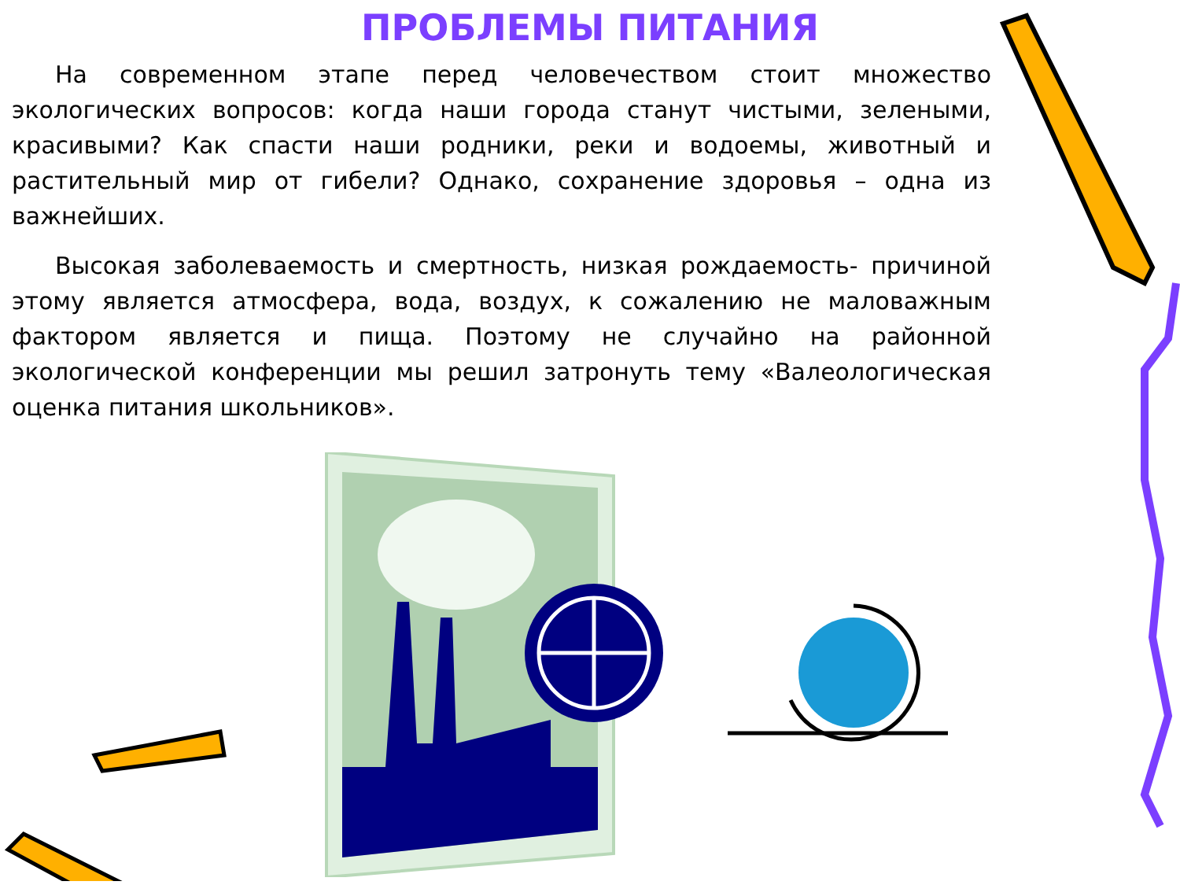ПРОБЛЕМЫ ПИТАНИЯ
На современном этапе перед человечеством стоит множество экологических вопросов: когда наши города станут чистыми, зелеными, красивыми? Как спасти наши родники, реки и водоемы, животный и растительный мир от гибели? Однако, сохранение здоровья – одна из важнейших.
Высокая заболеваемость и смертность, низкая рождаемость- причиной этому является атмосфера, вода, воздух, к сожалению не маловажным фактором является и пища. Поэтому не случайно на районной экологической конференции мы решил затронуть тему «Валеологическая оценка питания школьников».